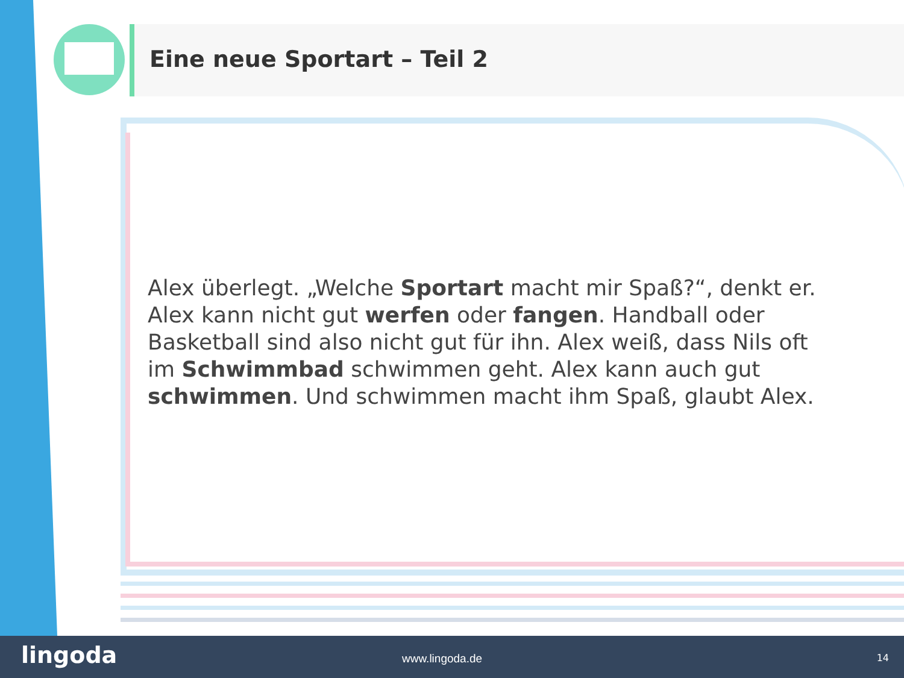Eine neue Sportart – Teil 2
Alex überlegt. „Welche Sportart macht mir Spaß?“, denkt er. Alex kann nicht gut werfen oder fangen. Handball oder Basketball sind also nicht gut für ihn. Alex weiß, dass Nils oft im Schwimmbad schwimmen geht. Alex kann auch gut schwimmen. Und schwimmen macht ihm Spaß, glaubt Alex.
lingoda www.lingoda.de 14